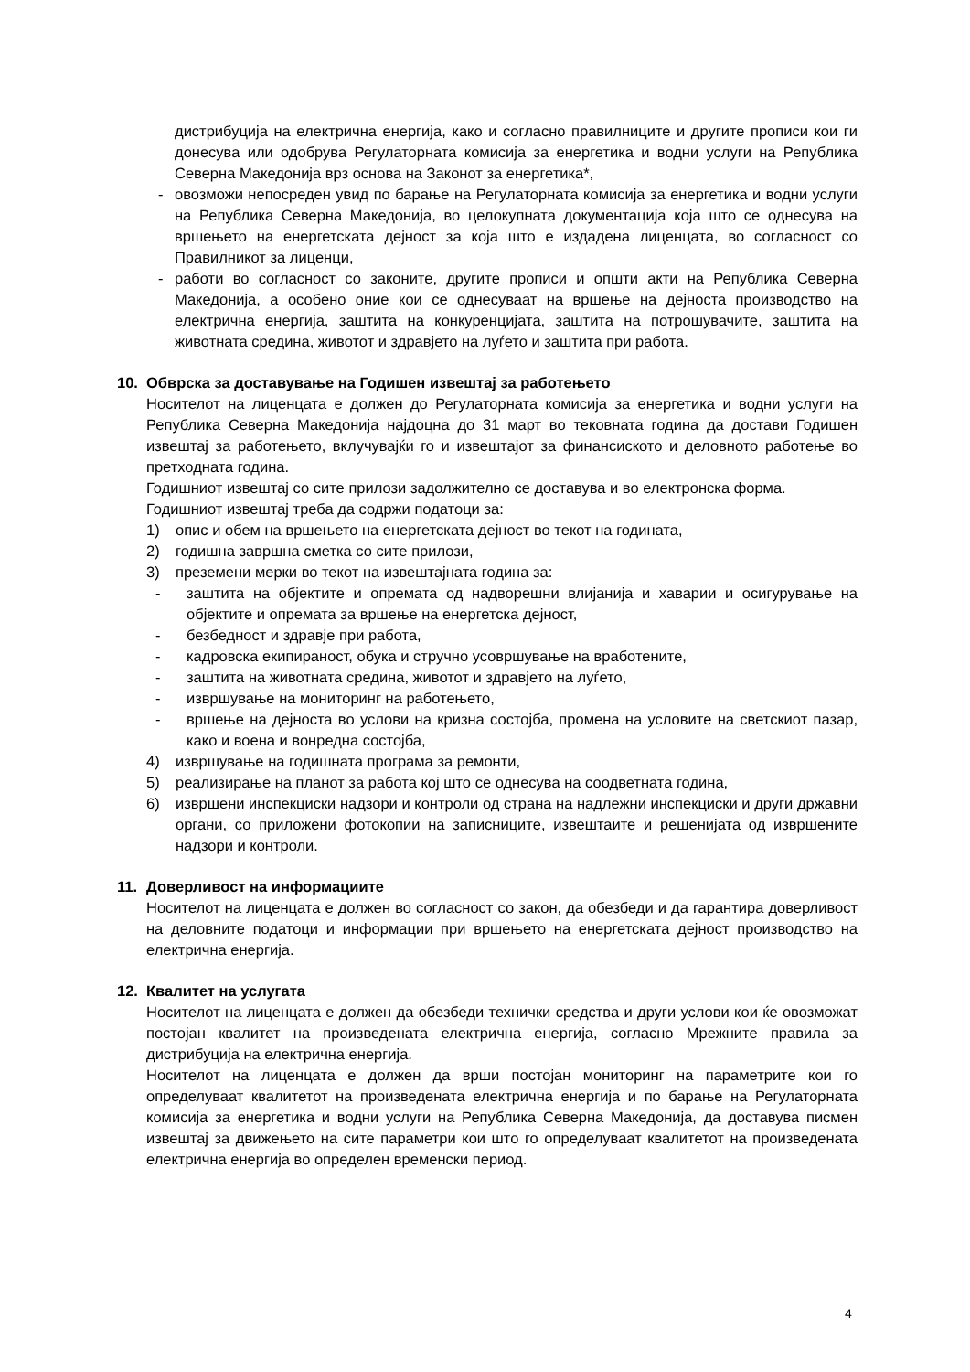дистрибуција на електрична енергија, како и согласно правилниците и другите прописи кои ги донесува или одобрува Регулаторната комисија за енергетика и водни услуги на Република Северна Македонија врз основа на Законот за енергетика*,
- овозможи непосреден увид по барање на Регулаторната комисија за енергетика и водни услуги на Република Северна Македонија, во целокупната документација која што се однесува на вршењето на енергетската дејност за која што е издадена лиценцата, во согласност со Правилникот за лиценци,
- работи во согласност со законите, другите прописи и општи акти на Република Северна Македонија, а особено оние кои се однесуваат на вршење на дејноста производство на електрична енергија, заштита на конкуренцијата, заштита на потрошувачите, заштита на животната средина, животот и здравјето на луѓето и заштита при работа.
10. Обврска за доставување на Годишен извештај за работењето
Носителот на лиценцата е должен до Регулаторната комисија за енергетика и водни услуги на Република Северна Македонија најдоцна до 31 март во тековната година да достави Годишен извештај за работењето, вклучувајќи го и извештајот за финансиското и деловното работење во претходната година.
Годишниот извештај со сите прилози задолжително се доставува и во електронска форма.
Годишниот извештај треба да содржи податоци за:
1) опис и обем на вршењето на енергетската дејност во текот на годината,
2) годишна завршна сметка со сите прилози,
3) преземени мерки во текот на извештајната година за:
- заштита на објектите и опремата од надворешни влијанија и хаварии и осигурување на објектите и опремата за вршење на енергетска дејност,
- безбедност и здравје при работа,
- кадровска екипираност, обука и стручно усовршување на вработените,
- заштита на животната средина, животот и здравјето на луѓето,
- извршување на мониторинг на работењето,
- вршење на дејноста во услови на кризна состојба, промена на условите на светскиот пазар, како и воена и вонредна состојба,
4) извршување на годишната програма за ремонти,
5) реализирање на планот за работа кој што се однесува на соодветната година,
6) извршени инспекциски надзори и контроли од страна на надлежни инспекциски и други државни органи, со приложени фотокопии на записниците, извештаите и решенијата од извршените надзори и контроли.
11. Доверливост на информациите
Носителот на лиценцата е должен во согласност со закон, да обезбеди и да гарантира доверливост на деловните податоци и информации при вршењето на енергетската дејност производство на електрична енергија.
12. Квалитет на услугата
Носителот на лиценцата е должен да обезбеди технички средства и други услови кои ќе овозможат постојан квалитет на произведената електрична енергија, согласно Мрежните правила за дистрибуција на електрична енергија.
Носителот на лиценцата е должен да врши постојан мониторинг на параметрите кои го определуваат квалитетот на произведената електрична енергија и по барање на Регулаторната комисија за енергетика и водни услуги на Република Северна Македонија, да доставува писмен извештај за движењето на сите параметри кои што го определуваат квалитетот на произведената електрична енергија во определен временски период.
4